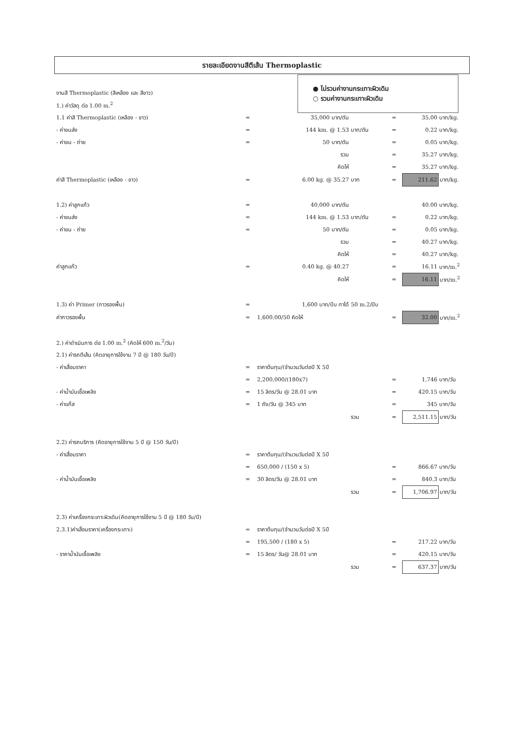รายละเอียดงานสีตีเส้น Thermoplastic
● ไม่รวมค่างานกระเทาะผิวเดิม
○ รวมค่างานกระเทาะผิวเดิม
| งานสี Thermoplastic (สีเหลือง และ สีขาว) | | | | | | |
| 1.) ค่าวัสดุ ต่อ 1.00 m.<sup>2</sup> | | | | | | |
| 1.1 ค่าสี Thermoplastic (เหลือง - ขาว) | = | 35,000 บาท/ตัน | | = | 35.00 | บาท/kg. |
| - ค่าขนส่ง | = | 144 km. @ 1.53 | บาท/ตัน | = | 0.22 | บาท/kg. |
| - ค่าขน - ถ่าย | = | 50 บาท/ตัน | | = | 0.05 | บาท/kg. |
| | | รวม | | = | 35.27 | บาท/kg. |
| | | คิดให้ | | = | 35.27 | บาท/kg. |
| ค่าสี Thermoplastic (เหลือง - ขาว) | = | 6.00 kg. @ 35.27 | บาท | = | 211.62 | บาท/kg. |
| 1.2) ค่าลูกแก้ว | = | 40,000 บาท/ตัน | | | 40.00 | บาท/kg. |
| - ค่าขนส่ง | = | 144 km. @ 1.53 | บาท/ตัน | = | 0.22 | บาท/kg. |
| - ค่าขน - ถ่าย | = | 50 บาท/ตัน | | = | 0.05 | บาท/kg. |
| | | รวม | | = | 40.27 | บาท/kg. |
| | | คิดให้ | | = | 40.27 | บาท/kg. |
| ค่าลูกแก้ว | = | 0.40 kg. @ 40.27 | | = | 16.11 | บาท/m.<sup>2</sup> |
| | | คิดให้ | | = | 16.11 | บาท/m.<sup>2</sup> |
| 1.3) ค่า Primer (กาวรองพื้น) | = | 1,600 บาท/ปีบ ทาได้ | 50 m.2/ปีบ | | | |
| ค่ากาวรองพื้น | = | 1,600.00/50 คิดให้ | | = | 32.00 | บาท/m.<sup>2</sup> |
| 2.) ค่าดำเนินการ ต่อ 1.00 m.<sup>2</sup> (คิดให้ 600 m.<sup>2</sup>/วัน) | | | | | | |
| 2.1) ค่ารถตีเส้น (คิดอายุการใช้งาน 7 ปี @ 180 วัน/ปี) | | | | | | |
| - ค่าเสื่อมราคา | = | ราคาต้นทุน/(จำนวนวันต่อปี X 5ปี | | | | |
| | = | 2,200,000/(180x7) | | = | 1,746 | บาท/วัน |
| - ค่าน้ำมันเชื้อเพลิง | = | 15 ลิตร/วัน @ 28.01 บาท | | = | 420.15 | บาท/วัน |
| - ค่าแก๊ส | = | 1 ถัง/วัน @ 345 บาท | | = | 345 | บาท/วัน |
| | | | รวม | = | 2,511.15 | บาท/วัน |
| 2.2) ค่ารถบริการ (คิดอายุการใช้งาน 5 ปี @ 150 วัน/ปี) | | | | | | |
| - ค่าเสื่อมราคา | = | ราคาต้นทุน/(จำนวนวันต่อปี X 5ปี | | | | |
| | = | 650,000 / (150 x 5) | | = | 866.67 | บาท/วัน |
| - ค่าน้ำมันเชื้อเพลิง | = | 30 ลิตร/วัน @ 28.01 บาท | | = | 840.3 | บาท/วัน |
| | | | รวม | = | 1,706.97 | บาท/วัน |
| 2.3) ค่าเครื่องกระเทาะผิวเดิม(คิดอายุการใช้งาน 5 ปี @ 180 วัน/ปี) | | | | | | |
| 2.3.1)ค่าเสื่อมราคา(เครื่องกระเทาะ) | = | ราคาต้นทุน/(จำนวนวันต่อปี X 5ปี | | | | |
| | = | 195,500 / (180 x 5) | | = | 217.22 | บาท/วัน |
| - ราคาน้ำมันเชื้อเพลิง | = | 15 ลิตร/ วัน@ 28.01 บาท | | = | 420.15 | บาท/วัน |
| | | | รวม | = | 637.37 | บาท/วัน |